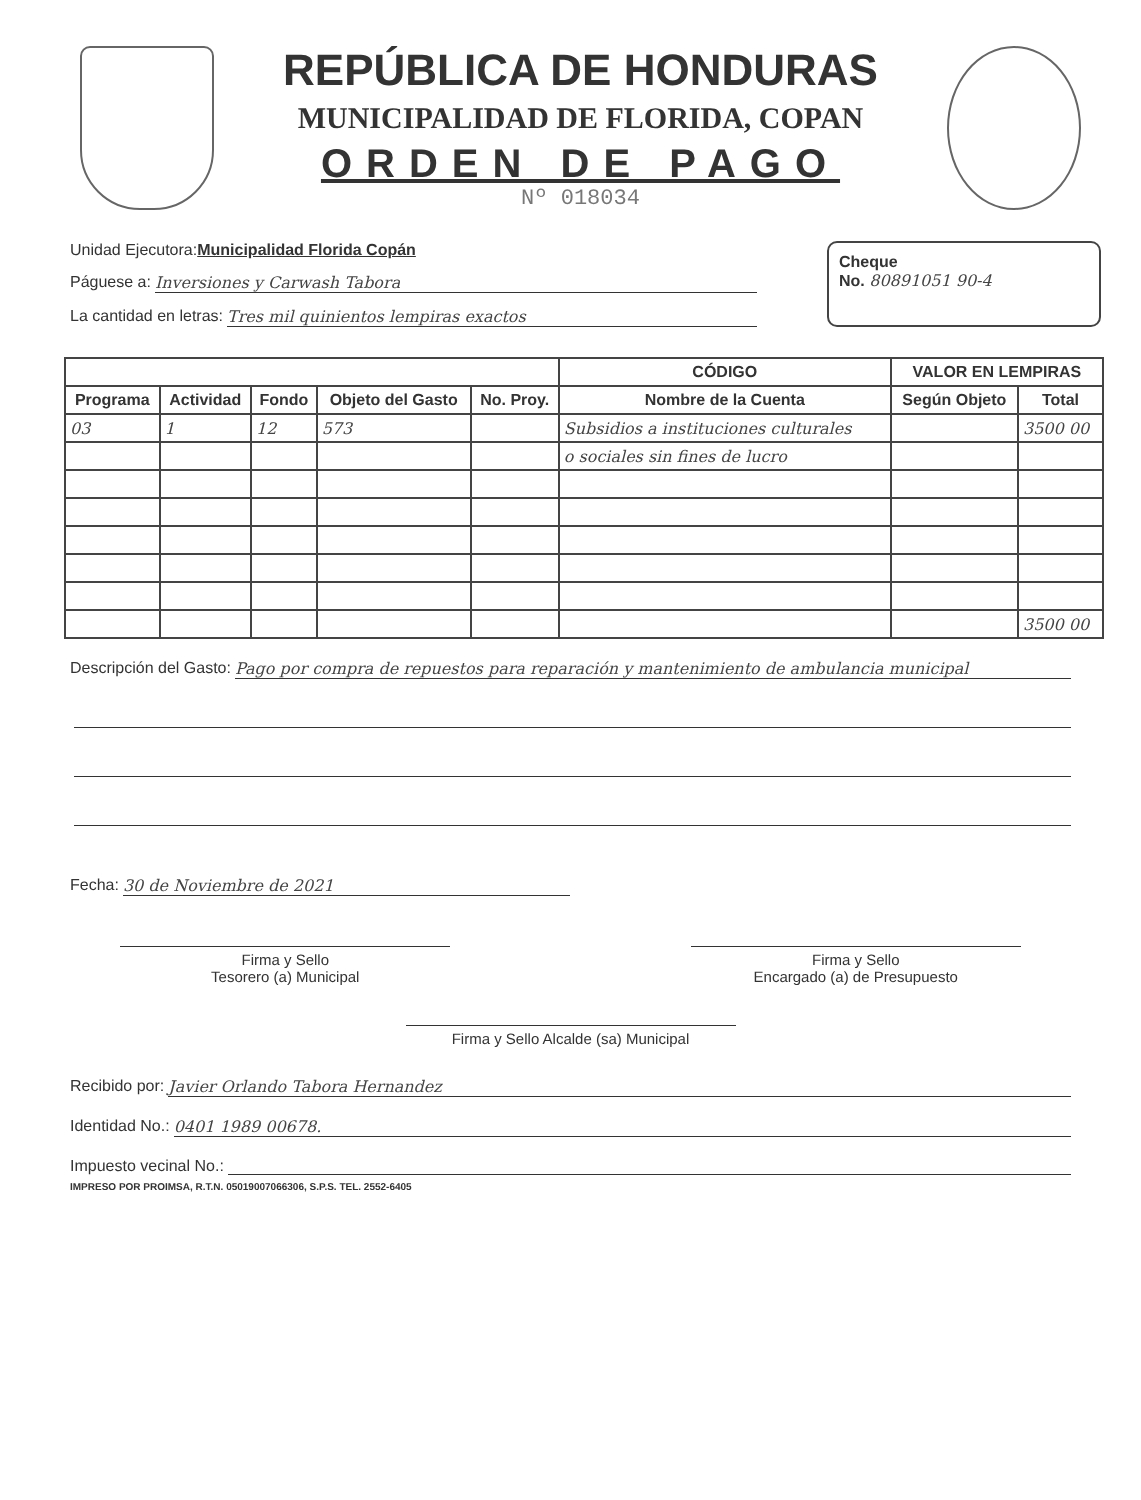REPÚBLICA DE HONDURAS
MUNICIPALIDAD DE FLORIDA, COPAN
ORDEN DE PAGO
Nº 018034
Unidad Ejecutora: Municipalidad Florida Copán
Páguese a: Inversiones y Carwash Tabora
La cantidad en letras: Tres mil quinientos lempiras exactos
Cheque
No. 80891051 90-4
| | | | | | CÓDIGO | VALOR EN LEMPIRAS | |
| --- | --- | --- | --- | --- | --- | --- | --- |
| Programa | Actividad | Fondo | Objeto del Gasto | No. Proy. | Nombre de la Cuenta | Según Objeto | Total |
| 03 | 1 | 12 | 573 | | Subsidios a instituciones culturales | | 3500 00 |
| | | | | | o sociales sin fines de lucro | | |
| | | | | | | | 3500 00 |
Descripción del Gasto: Pago por compra de repuestos para reparación y mantenimiento de ambulancia municipal
Fecha: 30 de Noviembre de 2021
Firma y Sello
Tesorero (a) Municipal
Firma y Sello
Encargado (a) de Presupuesto
Firma y Sello Alcalde (sa) Municipal
Recibido por: Javier Orlando Tabora Hernandez
Identidad No.: 0401 1989 00678.
Impuesto vecinal No.:
IMPRESO POR PROIMSA, R.T.N. 05019007066306, S.P.S. TEL. 2552-6405